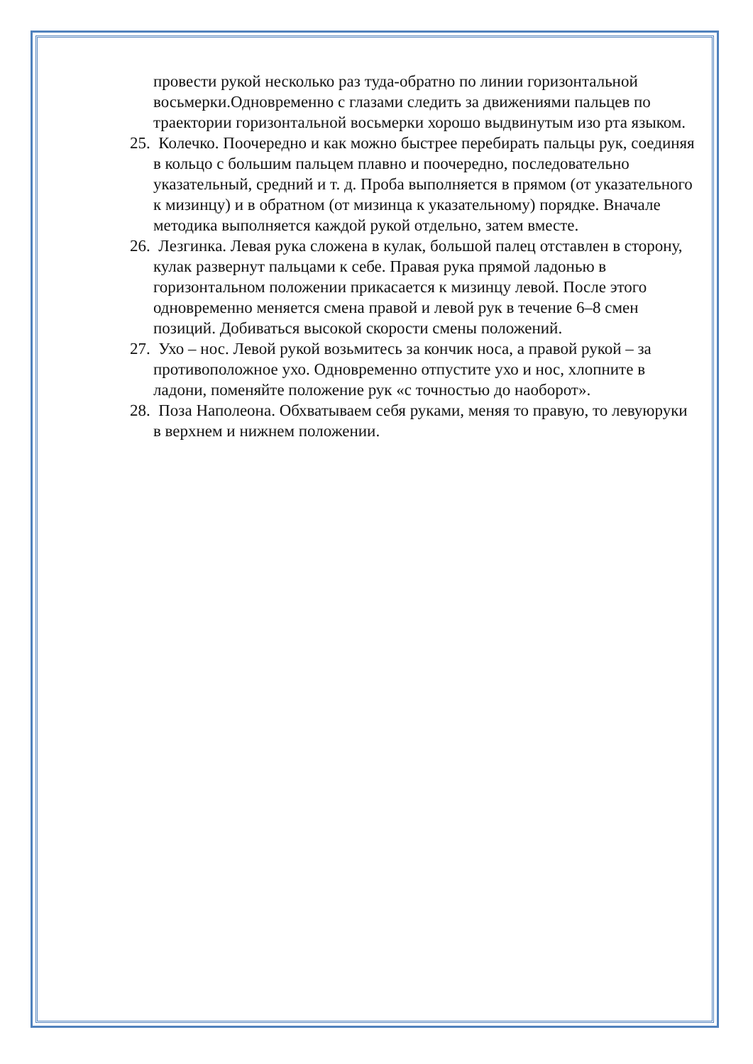провести рукой несколько раз туда-обратно по линии горизонтальной восьмерки.Одновременно с глазами следить за движениями пальцев по траектории горизонтальной восьмерки хорошо выдвинутым изо рта языком.
25. Колечко. Поочередно и как можно быстрее перебирать пальцы рук, соединяя в кольцо с большим пальцем плавно и поочередно, последовательно указательный, средний и т. д. Проба выполняется в прямом (от указательного к мизинцу) и в обратном (от мизинца к указательному) порядке. Вначале методика выполняется каждой рукой отдельно, затем вместе.
26. Лезгинка. Левая рука сложена в кулак, большой палец отставлен в сторону, кулак развернут пальцами к себе. Правая рука прямой ладонью в горизонтальном положении прикасается к мизинцу левой. После этого одновременно меняется смена правой и левой рук в течение 6–8 смен позиций. Добиваться высокой скорости смены положений.
27. Ухо – нос. Левой рукой возьмитесь за кончик носа, а правой рукой – за противоположное ухо. Одновременно отпустите ухо и нос, хлопните в ладони, поменяйте положение рук «с точностью до наоборот».
28. Поза Наполеона. Обхватываем себя руками, меняя то правую, то левуюруки в верхнем и нижнем положении.